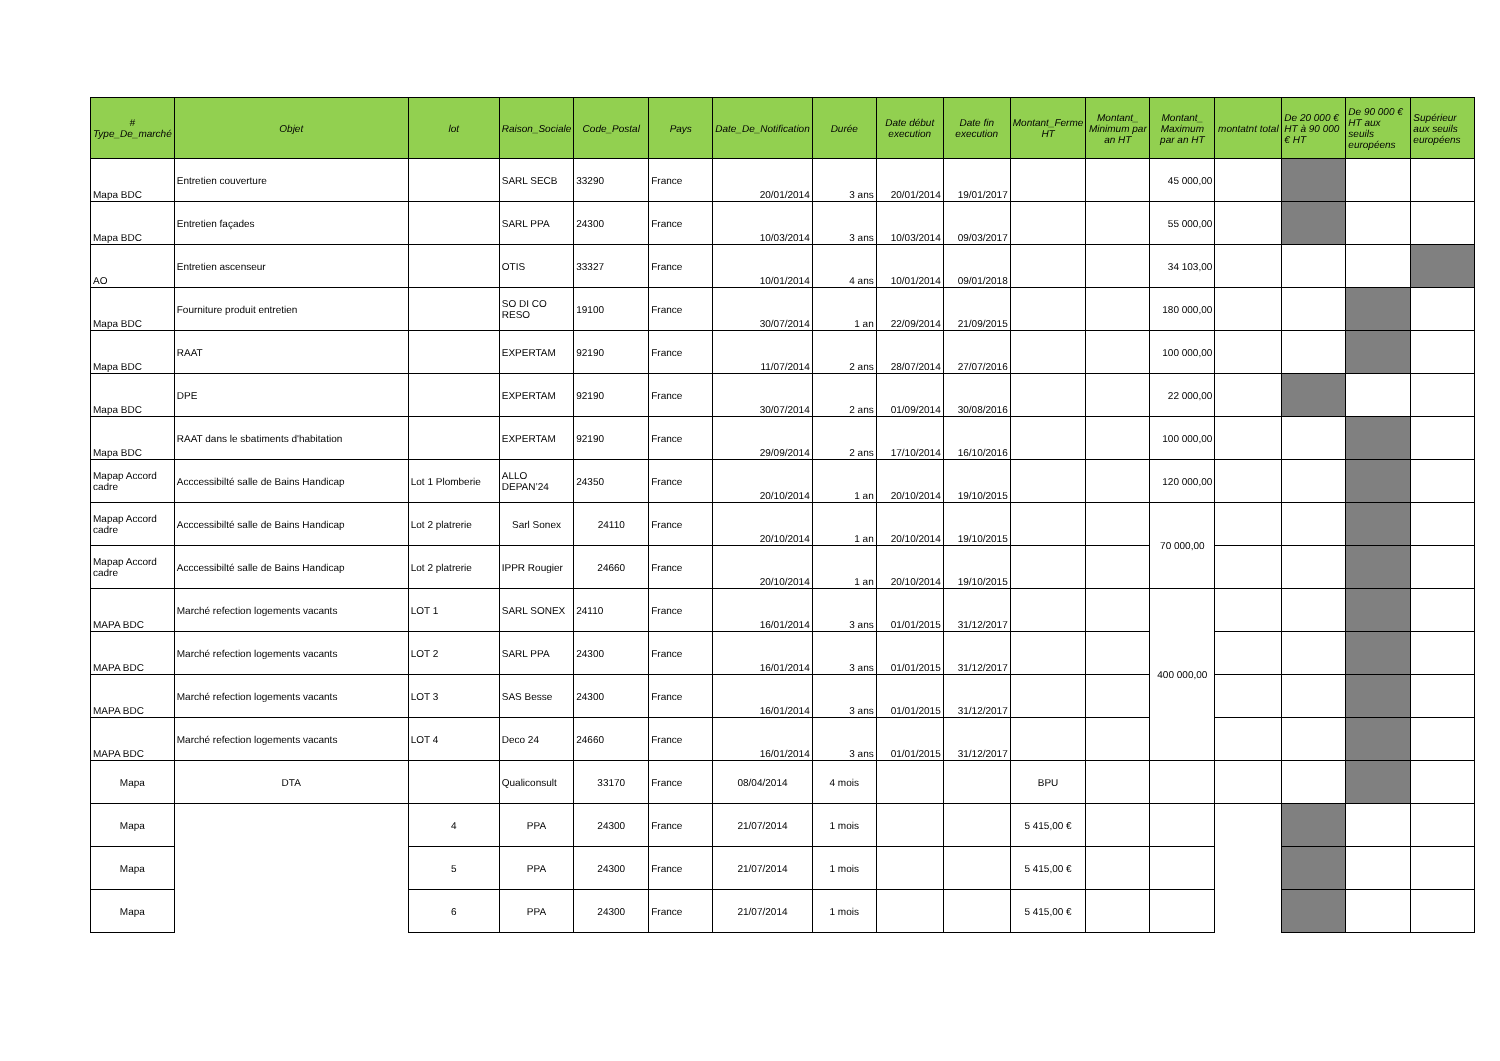| # Type_De_marché | Objet | lot | Raison_Sociale | Code_Postal | Pays | Date_De_Notification | Durée | Date début execution | Date fin execution | Montant_Ferme HT | Montant_ Minimum par an HT | Montant_ Maximum par an HT | montatnt total | De 20 000 € HT à 90 000 € HT | De 90 000 € HT aux seuils européens | Supérieur aux seuils européens |
| --- | --- | --- | --- | --- | --- | --- | --- | --- | --- | --- | --- | --- | --- | --- | --- | --- |
| Mapa BDC | Entretien couverture | | SARL SECB | 33290 | France | 20/01/2014 | 3 ans | 20/01/2014 | 19/01/2017 | | | 45 000,00 | | | | |
| Mapa BDC | Entretien façades | | SARL PPA | 24300 | France | 10/03/2014 | 3 ans | 10/03/2014 | 09/03/2017 | | | 55 000,00 | | | | |
| AO | Entretien ascenseur | | OTIS | 33327 | France | 10/01/2014 | 4 ans | 10/01/2014 | 09/01/2018 | | | 34 103,00 | | | | |
| Mapa BDC | Fourniture produit entretien | | SO DI CO RESO | 19100 | France | 30/07/2014 | 1 an | 22/09/2014 | 21/09/2015 | | | 180 000,00 | | | | |
| Mapa BDC | RAAT | | EXPERTAM | 92190 | France | 11/07/2014 | 2 ans | 28/07/2014 | 27/07/2016 | | | 100 000,00 | | | | |
| Mapa BDC | DPE | | EXPERTAM | 92190 | France | 30/07/2014 | 2 ans | 01/09/2014 | 30/08/2016 | | | 22 000,00 | | | | |
| Mapa BDC | RAAT dans le sbatiments d'habitation | | EXPERTAM | 92190 | France | 29/09/2014 | 2 ans | 17/10/2014 | 16/10/2016 | | | 100 000,00 | | | | |
| Mapap Accord cadre | Acccessibilté salle de Bains Handicap | Lot 1 Plomberie | ALLO DEPAN’24 | 24350 | France | 20/10/2014 | 1 an | 20/10/2014 | 19/10/2015 | | | 120 000,00 | | | | |
| Mapap Accord cadre | Acccessibilté salle de Bains Handicap | Lot 2 platrerie | Sarl Sonex | 24110 | France | 20/10/2014 | 1 an | 20/10/2014 | 19/10/2015 | | | 70 000,00 | | | | |
| Mapap Accord cadre | Acccessibilté salle de Bains Handicap | Lot 2 platrerie | IPPR Rougier | 24660 | France | 20/10/2014 | 1 an | 20/10/2014 | 19/10/2015 | | | | | | | |
| MAPA BDC | Marché refection logements vacants | LOT 1 | SARL SONEX | 24110 | France | 16/01/2014 | 3 ans | 01/01/2015 | 31/12/2017 | | | 400 000,00 | | | | |
| MAPA BDC | Marché refection logements vacants | LOT 2 | SARL PPA | 24300 | France | 16/01/2014 | 3 ans | 01/01/2015 | 31/12/2017 | | | | | | | |
| MAPA BDC | Marché refection logements vacants | LOT 3 | SAS Besse | 24300 | France | 16/01/2014 | 3 ans | 01/01/2015 | 31/12/2017 | | | | | | | |
| MAPA BDC | Marché refection logements vacants | LOT 4 | Deco 24 | 24660 | France | 16/01/2014 | 3 ans | 01/01/2015 | 31/12/2017 | | | | | | | |
| Mapa | DTA | | Qualiconsult | 33170 | France | 08/04/2014 | 4 mois | | | BPU | | | | | | |
| Mapa | | 4 | PPA | 24300 | France | 21/07/2014 | 1 mois | | | 5 415,00 € | | | | | | |
| Mapa | | 5 | PPA | 24300 | France | 21/07/2014 | 1 mois | | | 5 415,00 € | | | | | | |
| Mapa | | 6 | PPA | 24300 | France | 21/07/2014 | 1 mois | | | 5 415,00 € | | | | | | |